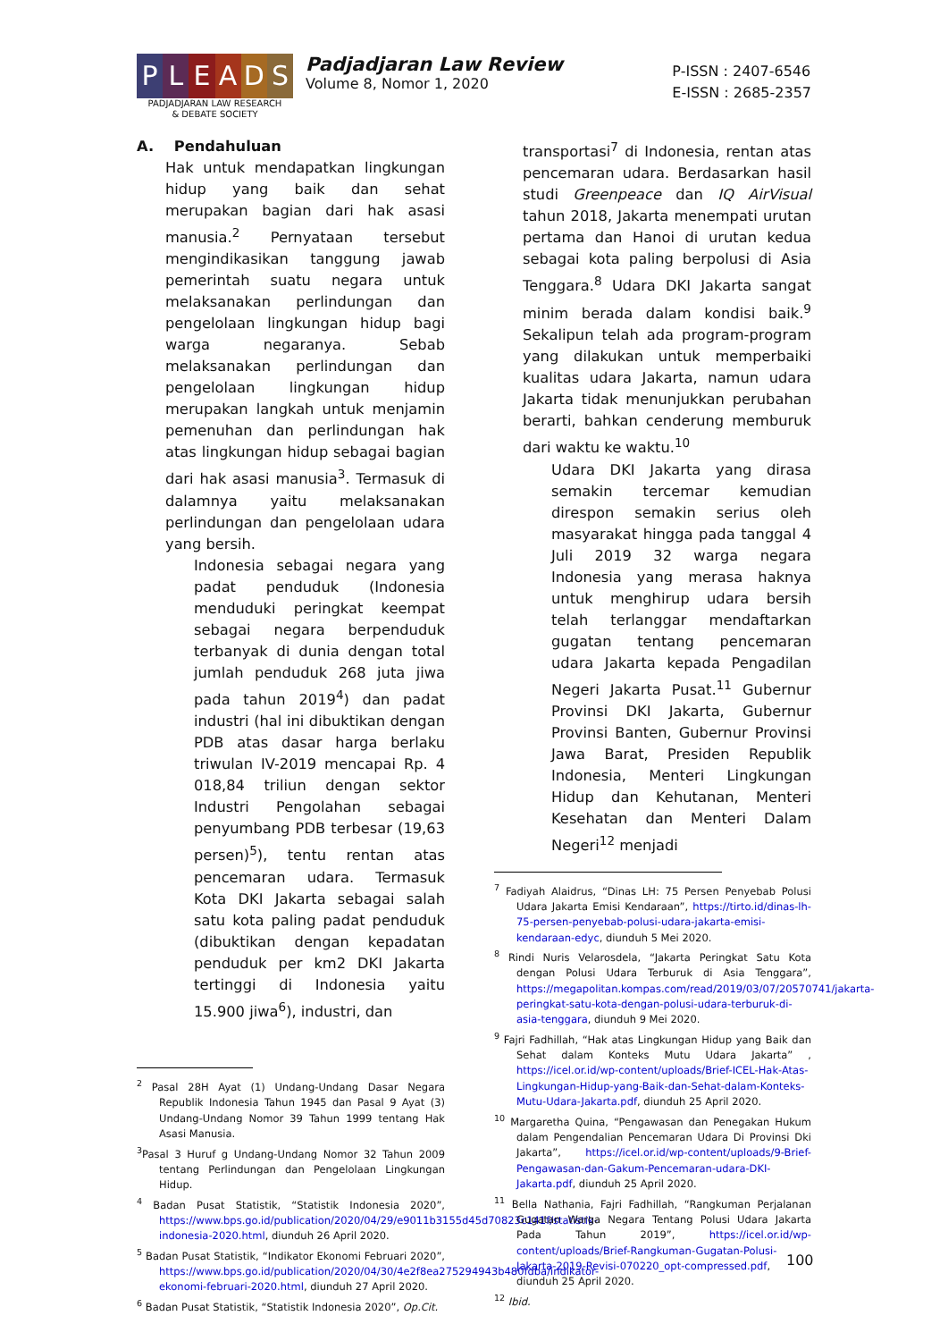P L E A D S
PADJADJARAN LAW RESEARCH
& DEBATE SOCIETY
Padjadjaran Law Review
Volume 8, Nomor 1, 2020
P-ISSN : 2407-6546
E-ISSN : 2685-2357
A. Pendahuluan
Hak untuk mendapatkan lingkungan hidup yang baik dan sehat merupakan bagian dari hak asasi manusia.<sup>2</sup> Pernyataan tersebut mengindikasikan tanggung jawab pemerintah suatu negara untuk melaksanakan perlindungan dan pengelolaan lingkungan hidup bagi warga negaranya. Sebab melaksanakan perlindungan dan pengelolaan lingkungan hidup merupakan langkah untuk menjamin pemenuhan dan perlindungan hak atas lingkungan hidup sebagai bagian dari hak asasi manusia<sup>3</sup>. Termasuk di dalamnya yaitu melaksanakan perlindungan dan pengelolaan udara yang bersih.
Indonesia sebagai negara yang padat penduduk (Indonesia menduduki peringkat keempat sebagai negara berpenduduk terbanyak di dunia dengan total jumlah penduduk 268 juta jiwa pada tahun 2019<sup>4</sup>) dan padat industri (hal ini dibuktikan dengan PDB atas dasar harga berlaku triwulan IV-2019 mencapai Rp. 4 018,84 triliun dengan sektor Industri Pengolahan sebagai penyumbang PDB terbesar (19,63 persen)<sup>5</sup>), tentu rentan atas pencemaran udara. Termasuk Kota DKI Jakarta sebagai salah satu kota paling padat penduduk (dibuktikan dengan kepadatan penduduk per km2 DKI Jakarta tertinggi di Indonesia yaitu 15.900 jiwa<sup>6</sup>), industri, dan
<sup>2</sup> Pasal 28H Ayat (1) Undang-Undang Dasar Negara Republik Indonesia Tahun 1945 dan Pasal 9 Ayat (3) Undang-Undang Nomor 39 Tahun 1999 tentang Hak Asasi Manusia.
<sup>3</sup> Pasal 3 Huruf g Undang-Undang Nomor 32 Tahun 2009 tentang Perlindungan dan Pengelolaan Lingkungan Hidup.
<sup>4</sup> Badan Pusat Statistik, “Statistik Indonesia 2020”, https://www.bps.go.id/publication/2020/04/29/e9011b3155d45d70823c141f/statistik-indonesia-2020.html, diunduh 26 April 2020.
<sup>5</sup> Badan Pusat Statistik, “Indikator Ekonomi Februari 2020”, https://www.bps.go.id/publication/2020/04/30/4e2f8ea275294943b480fdba/indikator-ekonomi-februari-2020.html, diunduh 27 April 2020.
<sup>6</sup> Badan Pusat Statistik, “Statistik Indonesia 2020”, Op.Cit.
transportasi<sup>7</sup> di Indonesia, rentan atas pencemaran udara. Berdasarkan hasil studi Greenpeace dan IQ AirVisual tahun 2018, Jakarta menempati urutan pertama dan Hanoi di urutan kedua sebagai kota paling berpolusi di Asia Tenggara.<sup>8</sup> Udara DKI Jakarta sangat minim berada dalam kondisi baik.<sup>9</sup> Sekalipun telah ada program-program yang dilakukan untuk memperbaiki kualitas udara Jakarta, namun udara Jakarta tidak menunjukkan perubahan berarti, bahkan cenderung memburuk dari waktu ke waktu.<sup>10</sup>
Udara DKI Jakarta yang dirasa semakin tercemar kemudian direspon semakin serius oleh masyarakat hingga pada tanggal 4 Juli 2019 32 warga negara Indonesia yang merasa haknya untuk menghirup udara bersih telah terlanggar mendaftarkan gugatan tentang pencemaran udara Jakarta kepada Pengadilan Negeri Jakarta Pusat.<sup>11</sup> Gubernur Provinsi DKI Jakarta, Gubernur Provinsi Banten, Gubernur Provinsi Jawa Barat, Presiden Republik Indonesia, Menteri Lingkungan Hidup dan Kehutanan, Menteri Kesehatan dan Menteri Dalam Negeri<sup>12</sup> menjadi
<sup>7</sup> Fadiyah Alaidrus, “Dinas LH: 75 Persen Penyebab Polusi Udara Jakarta Emisi Kendaraan”, https://tirto.id/dinas-lh-75-persen-penyebab-polusi-udara-jakarta-emisi-kendaraan-edyc, diunduh 5 Mei 2020.
<sup>8</sup> Rindi Nuris Velarosdela, “Jakarta Peringkat Satu Kota dengan Polusi Udara Terburuk di Asia Tenggara”, https://megapolitan.kompas.com/read/2019/03/07/20570741/jakarta-peringkat-satu-kota-dengan-polusi-udara-terburuk-di-asia-tenggara, diunduh 9 Mei 2020.
<sup>9</sup> Fajri Fadhillah, “Hak atas Lingkungan Hidup yang Baik dan Sehat dalam Konteks Mutu Udara Jakarta” , https://icel.or.id/wp-content/uploads/Brief-ICEL-Hak-Atas-Lingkungan-Hidup-yang-Baik-dan-Sehat-dalam-Konteks-Mutu-Udara-Jakarta.pdf, diunduh 25 April 2020.
<sup>10</sup> Margaretha Quina, “Pengawasan dan Penegakan Hukum dalam Pengendalian Pencemaran Udara Di Provinsi Dki Jakarta”, https://icel.or.id/wp-content/uploads/9-Brief-Pengawasan-dan-Gakum-Pencemaran-udara-DKI-Jakarta.pdf, diunduh 25 April 2020.
<sup>11</sup> Bella Nathania, Fajri Fadhillah, “Rangkuman Perjalanan Gugatan Warga Negara Tentang Polusi Udara Jakarta Pada Tahun 2019”, https://icel.or.id/wp-content/uploads/Brief-Rangkuman-Gugatan-Polusi-Jakarta-2019-Revisi-070220_opt-compressed.pdf, diunduh 25 April 2020.
<sup>12</sup> Ibid.
100